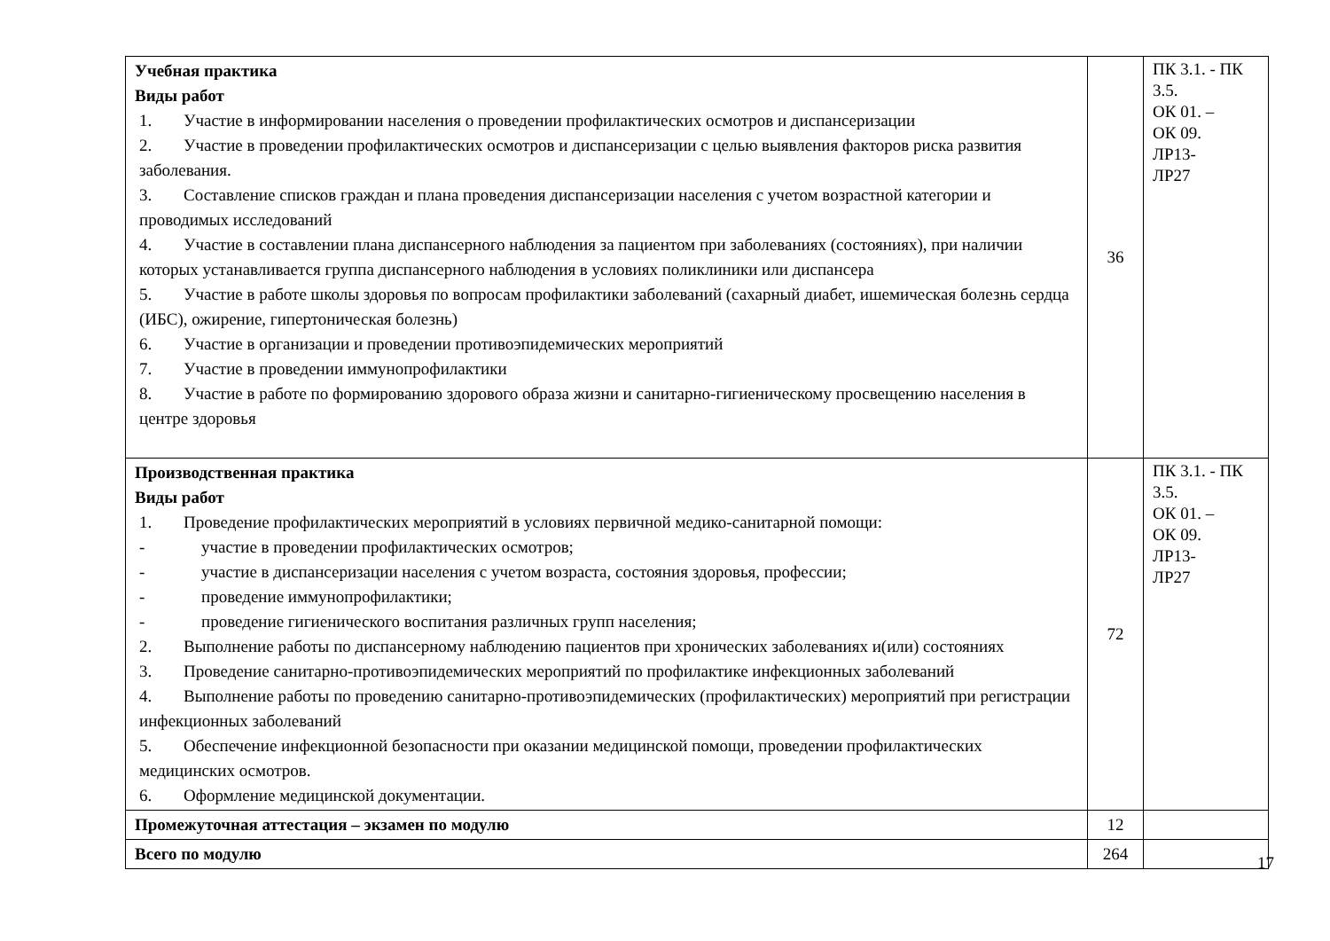| Учебная практика Виды работ 1. Участие в информировании населения о проведении профилактических осмотров и диспансеризации 2. Участие в проведении профилактических осмотров и диспансеризации с целью выявления факторов риска развития заболевания. 3. Составление списков граждан и плана проведения диспансеризации населения с учетом возрастной категории и проводимых исследований 4. Участие в составлении плана диспансерного наблюдения за пациентом при заболеваниях (состояниях), при наличии которых устанавливается группа диспансерного наблюдения в условиях поликлиники или диспансера 5. Участие в работе школы здоровья по вопросам профилактики заболеваний (сахарный диабет, ишемическая болезнь сердца (ИБС), ожирение, гипертоническая болезнь) 6. Участие в организации и проведении противоэпидемических мероприятий 7. Участие в проведении иммунопрофилактики 8. Участие в работе по формированию здорового образа жизни и санитарно-гигиеническому просвещению населения в центре здоровья | 36 | ПК 3.1. - ПК 3.5. ОК 01. – ОК 09. ЛР13- ЛР27 |
| Производственная практика Виды работ 1. Проведение профилактических мероприятий в условиях первичной медико-санитарной помощи: - участие в проведении профилактических осмотров; - участие в диспансеризации населения с учетом возраста, состояния здоровья, профессии; - проведение иммунопрофилактики; - проведение гигиенического воспитания различных групп населения; 2. Выполнение работы по диспансерному наблюдению пациентов при хронических заболеваниях и(или) состояниях 3. Проведение санитарно-противоэпидемических мероприятий по профилактике инфекционных заболеваний 4. Выполнение работы по проведению санитарно-противоэпидемических (профилактических) мероприятий при регистрации инфекционных заболеваний 5. Обеспечение инфекционной безопасности при оказании медицинской помощи, проведении профилактических медицинских осмотров. 6. Оформление медицинской документации. | 72 | ПК 3.1. - ПК 3.5. ОК 01. – ОК 09. ЛР13- ЛР27 |
| Промежуточная аттестация – экзамен по модулю | 12 | |
| Всего по модулю | 264 | |
17